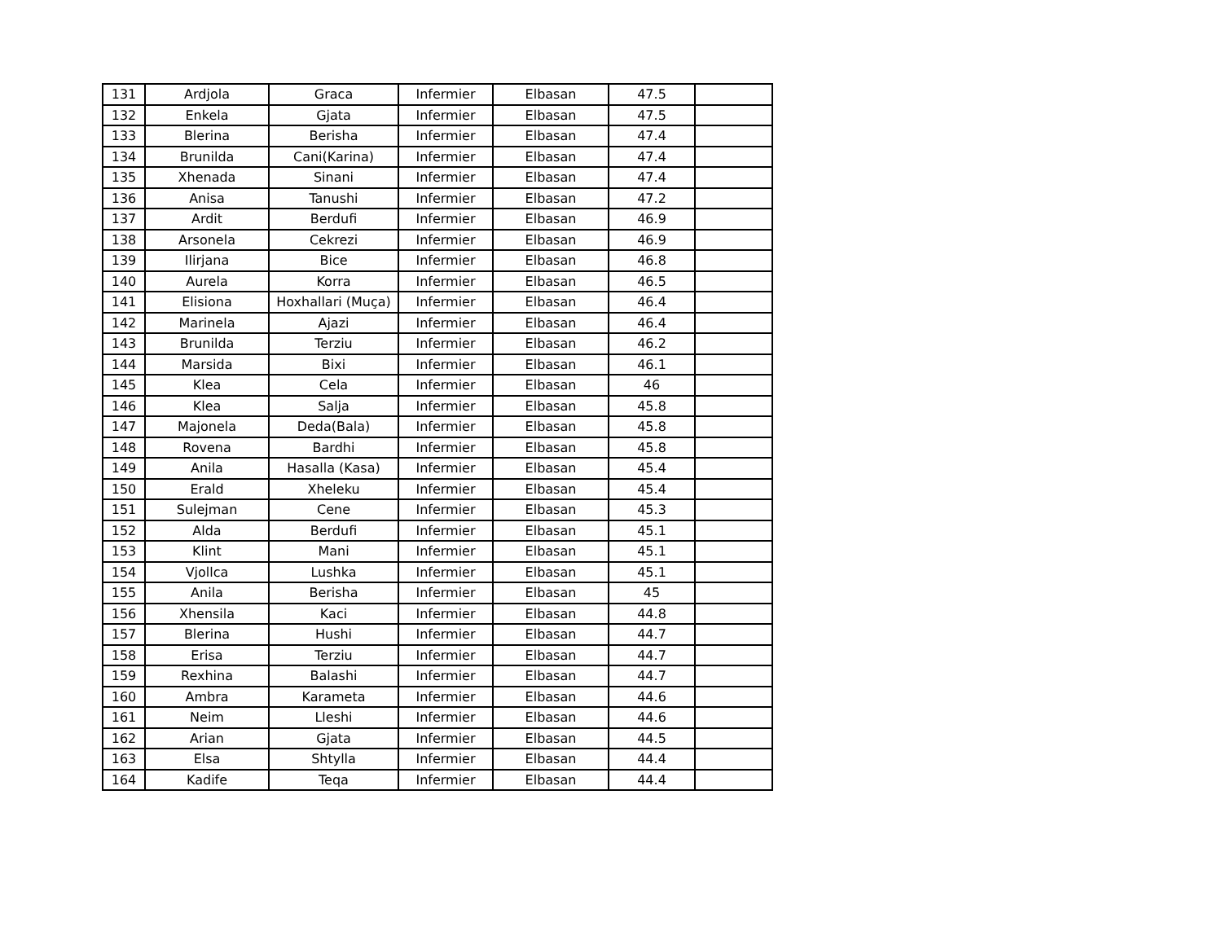| 131 | Ardjola | Graca | Infermier | Elbasan | 47.5 | |
| 132 | Enkela | Gjata | Infermier | Elbasan | 47.5 | |
| 133 | Blerina | Berisha | Infermier | Elbasan | 47.4 | |
| 134 | Brunilda | Cani(Karina) | Infermier | Elbasan | 47.4 | |
| 135 | Xhenada | Sinani | Infermier | Elbasan | 47.4 | |
| 136 | Anisa | Tanushi | Infermier | Elbasan | 47.2 | |
| 137 | Ardit | Berdufi | Infermier | Elbasan | 46.9 | |
| 138 | Arsonela | Cekrezi | Infermier | Elbasan | 46.9 | |
| 139 | Ilirjana | Bice | Infermier | Elbasan | 46.8 | |
| 140 | Aurela | Korra | Infermier | Elbasan | 46.5 | |
| 141 | Elisiona | Hoxhallari (Muça) | Infermier | Elbasan | 46.4 | |
| 142 | Marinela | Ajazi | Infermier | Elbasan | 46.4 | |
| 143 | Brunilda | Terziu | Infermier | Elbasan | 46.2 | |
| 144 | Marsida | Bixi | Infermier | Elbasan | 46.1 | |
| 145 | Klea | Cela | Infermier | Elbasan | 46 | |
| 146 | Klea | Salja | Infermier | Elbasan | 45.8 | |
| 147 | Majonela | Deda(Bala) | Infermier | Elbasan | 45.8 | |
| 148 | Rovena | Bardhi | Infermier | Elbasan | 45.8 | |
| 149 | Anila | Hasalla (Kasa) | Infermier | Elbasan | 45.4 | |
| 150 | Erald | Xheleku | Infermier | Elbasan | 45.4 | |
| 151 | Sulejman | Cene | Infermier | Elbasan | 45.3 | |
| 152 | Alda | Berdufi | Infermier | Elbasan | 45.1 | |
| 153 | Klint | Mani | Infermier | Elbasan | 45.1 | |
| 154 | Vjollca | Lushka | Infermier | Elbasan | 45.1 | |
| 155 | Anila | Berisha | Infermier | Elbasan | 45 | |
| 156 | Xhensila | Kaci | Infermier | Elbasan | 44.8 | |
| 157 | Blerina | Hushi | Infermier | Elbasan | 44.7 | |
| 158 | Erisa | Terziu | Infermier | Elbasan | 44.7 | |
| 159 | Rexhina | Balashi | Infermier | Elbasan | 44.7 | |
| 160 | Ambra | Karameta | Infermier | Elbasan | 44.6 | |
| 161 | Neim | Lleshi | Infermier | Elbasan | 44.6 | |
| 162 | Arian | Gjata | Infermier | Elbasan | 44.5 | |
| 163 | Elsa | Shtylla | Infermier | Elbasan | 44.4 | |
| 164 | Kadife | Teqa | Infermier | Elbasan | 44.4 | |